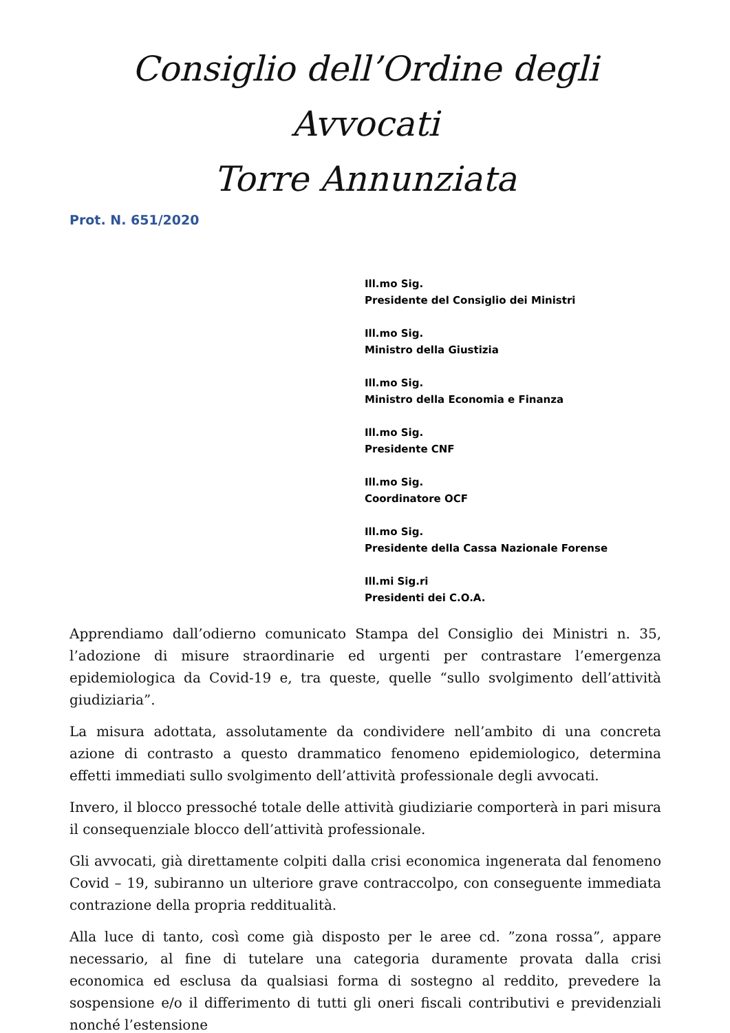Consiglio dell’Ordine degli Avvocati
Torre Annunziata
Prot. N. 651/2020
Ill.mo Sig.
Presidente del Consiglio dei Ministri
Ill.mo Sig.
Ministro della Giustizia
Ill.mo Sig.
Ministro della Economia e Finanza
Ill.mo Sig.
Presidente CNF
Ill.mo Sig.
Coordinatore OCF
Ill.mo Sig.
Presidente della Cassa Nazionale Forense
Ill.mi Sig.ri
Presidenti dei C.O.A.
Apprendiamo dall’odierno comunicato Stampa del Consiglio dei Ministri n. 35, l’adozione di misure straordinarie ed urgenti per contrastare l’emergenza epidemiologica da Covid-19 e, tra queste, quelle “sullo svolgimento dell’attività giudiziaria”.
La misura adottata, assolutamente da condividere nell’ambito di una concreta azione di contrasto a questo drammatico fenomeno epidemiologico, determina effetti immediati sullo svolgimento dell’attività professionale degli avvocati.
Invero, il blocco pressoché totale delle attività giudiziarie comporterà in pari misura il consequenziale blocco dell’attività professionale.
Gli avvocati, già direttamente colpiti dalla crisi economica ingenerata dal fenomeno Covid – 19, subiranno un ulteriore grave contraccolpo, con conseguente immediata contrazione della propria reddituali­tà.
Alla luce di tanto, così come già disposto per le aree cd. ”zona rossa”, appare necessario, al fine di tutelare una categoria duramente provata dalla crisi economica ed esclusa da qualsiasi forma di sostegno al reddito, prevedere la sospensione e/o il differimento di tutti gli oneri fiscali contributivi e previdenziali nonché l’estensione